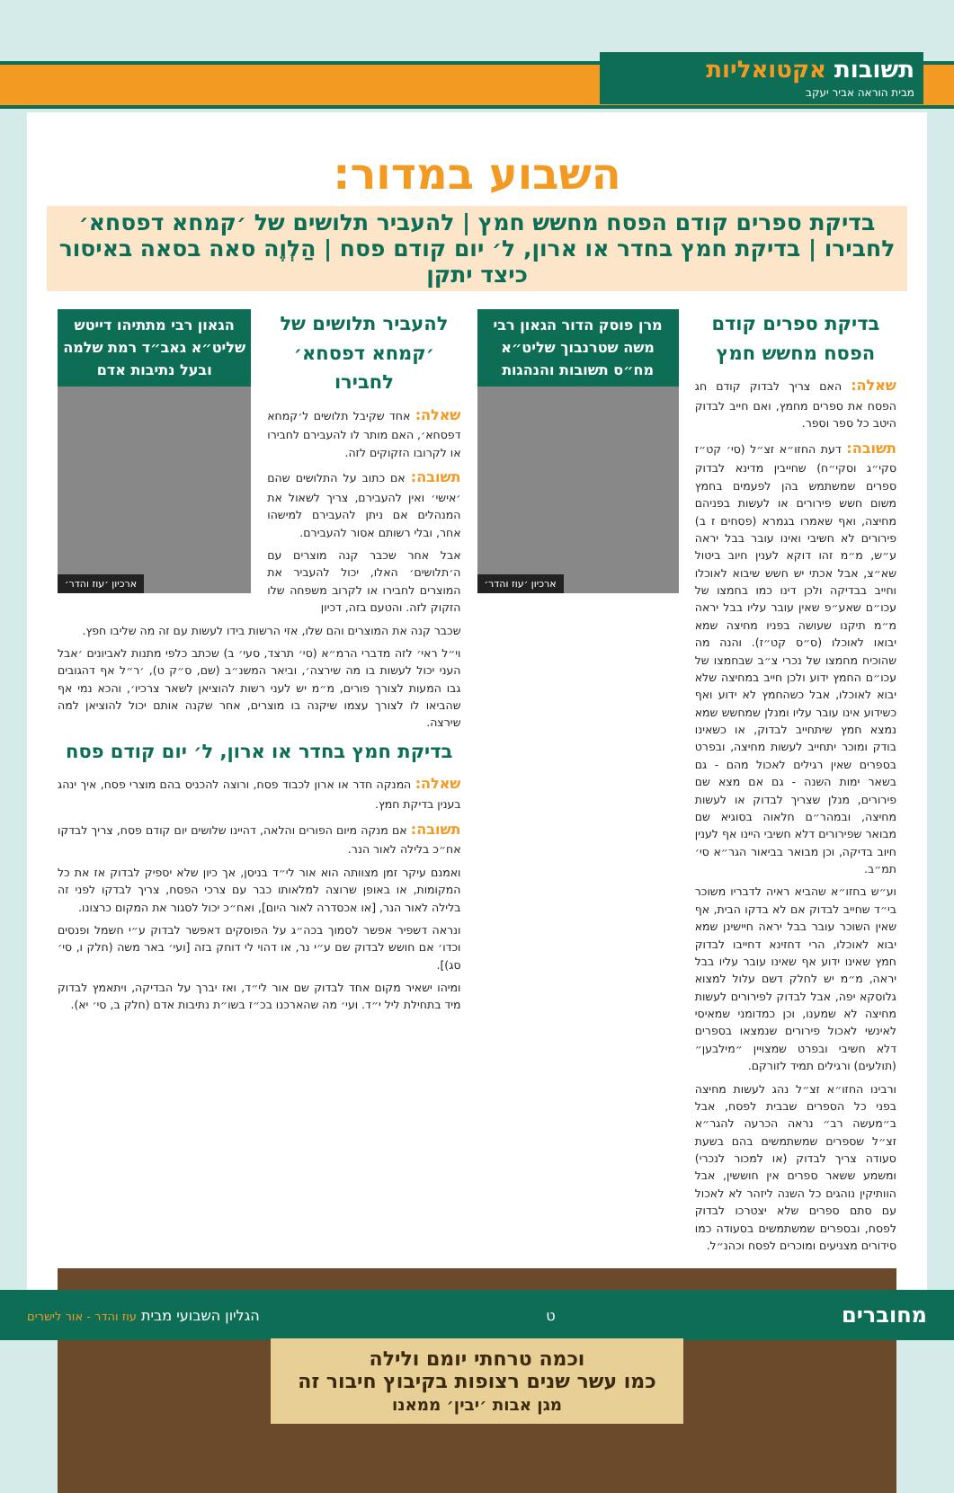תשובות אקטואליות
מבית הוראה אביר יעקב
השבוע במדור:
בדיקת ספרים קודם הפסח מחשש חמץ | להעביר תלושים של ׳קמחא דפסחא׳ לחבירו | בדיקת חמץ בחדר או ארון, ל׳ יום קודם פסח | הַלְוֶה סאה בסאה באיסור כיצד יתקן
בדיקת ספרים קודם הפסח מחשש חמץ
שאלה: האם צריך לבדוק קודם חג הפסח את ספרים מחמץ, ואם חייב לבדוק היטב כל ספר וספר.
תשובה: דעת החזו״א זצ״ל (סי׳ קט״ז סקי״ג וסקי״ח) שחייבין מדינא לבדוק ספרים שמשתמש בהן לפעמים בחמץ משום חשש פירורים או לעשות בפניהם מחיצה, ואף שאמרו בגמרא (פסחים ז ב) פירורים לא חשיבי ואינו עובר בבל יראה ע״ש, מ״מ זהו דוקא לענין חיוב ביטול שא״צ, אבל אכתי יש חשש שיבוא לאוכלו וחייב בבדיקה ולכן דינו כמו בחמצו של עכו״ם שאע״פ שאין עובר עליו בבל יראה מ״מ תיקנו שעושה בפניו מחיצה שמא יבואו לאוכלו (ס״ס קט״ז). והנה מה שהוכיח מחמצו של נכרי צ״ב שבחמצו של עכו״ם החמץ ידוע ולכן חייב במחיצה שלא יבוא לאוכלו, אבל כשהחמץ לא ידוע ואף כשידוע אינו עובר עליו ומנלן שמחשש שמא נמצא חמץ שיתחייב לבדוק, או כשאינו בודק ומוכר יתחייב לעשות מחיצה, ובפרט בספרים שאין רגילים לאכול מהם - גם בשאר ימות השנה - גם אם מצא שם פירורים, מנלן שצריך לבדוק או לעשות מחיצה, ובמהר״ם חלאוה בסוגיא שם מבואר שפירורים דלא חשיבי היינו אף לענין חיוב בדיקה, וכן מבואר בביאור הגר״א סי׳ תמ״ב.
וע״ש בחזו״א שהביא ראיה לדבריו משוכר בי״ד שחייב לבדוק אם לא בדקו הבית, אף שאין השוכר עובר בבל יראה חיישינן שמא יבוא לאוכלו, הרי דחזינא דחייבו לבדוק חמץ שאינו ידוע אף שאינו עובר עליו בבל יראה, מ״מ יש לחלק דשם עלול למצוא גלוסקא יפה, אבל לבדוק לפירורים לעשות מחיצה לא שמענו, וכן כמדומני שמאיסי לאינשי לאכול פירורים שנמצאו בספרים דלא חשיבי ובפרט שמצויין ״מילבען״ (תולעים) ורגילים תמיד לזורקם.
ורבינו החזו״א זצ״ל נהג לעשות מחיצה בפני כל הספרים שבבית לפסח, אבל ב״מעשה רב״ נראה הכרעה להגר״א זצ״ל שספרים שמשתמשים בהם בשעת סעודה צריך לבדוק (או למכור לנכרי) ומשמע ששאר ספרים אין חוששין, אבל הוותיקין נוהגים כל השנה ליזהר לא לאכול עם סתם ספרים שלא יצטרכו לבדוק לפסח, ובספרים שמשתמשים בסעודה כמו סידורים מצניעים ומוכרים לפסח וכהנ״ל.
מרן פוסק הדור הגאון רבי משה שטרנבוך שליט״א מח״ס תשובות והנהגות
ארכיון ׳עוז והדר׳
להעביר תלושים של ׳קמחא דפסחא׳ לחבירו
שאלה: אחד שקיבל תלושים ל׳קמחא דפסחא׳, האם מותר לו להעבירם לחבירו או לקרובו הזקוקים לזה.
תשובה: אם כתוב על התלושים שהם ׳אישי׳ ואין להעבירם, צריך לשאול את המנהלים אם ניתן להעבירם למישהו אחר, ובלי רשותם אסור להעבירם.
אבל אחר שכבר קנה מוצרים עם ה׳תלושים׳ האלו, יכול להעביר את המוצרים לחבירו או לקרוב משפחה שלו הזקוק לזה. והטעם בזה, דכיון
הגאון רבי מתתיהו דייטש שליט״א גאב״ד רמת שלמה ובעל נתיבות אדם
ארכיון ׳עוז והדר׳
שכבר קנה את המוצרים והם שלו, אזי הרשות בידו לעשות עם זה מה שליבו חפץ.
וי״ל ראי׳ לזה מדברי הרמ״א (סי׳ תרצד, סעי׳ ב) שכתב כלפי מתנות לאביונים ׳אבל העני יכול לעשות בו מה שירצה׳, וביאר המשנ״ב (שם, ס״ק ט), ׳ר״ל אף דהגובים גבו המעות לצורך פורים, מ״מ יש לעני רשות להוציאן לשאר צרכיו׳, והכא נמי אף שהביאו לו לצורך עצמו שיקנה בו מוצרים, אחר שקנה אותם יכול להוציאן למה שירצה.
בדיקת חמץ בחדר או ארון, ל׳ יום קודם פסח
שאלה: המנקה חדר או ארון לכבוד פסח, ורוצה להכניס בהם מוצרי פסח, איך ינהג בענין בדיקת חמץ.
תשובה: אם מנקה מיום הפורים והלאה, דהיינו שלושים יום קודם פסח, צריך לבדקו אח״כ בלילה לאור הנר.
ואמנם עיקר זמן מצוותה הוא אור לי״ד בניסן, אך כיון שלא יספיק לבדוק אז את כל המקומות, או באופן שרוצה למלאותו כבר עם צרכי הפסח, צריך לבדקו לפני זה בלילה לאור הנר, [או אכסדרה לאור היום], ואח״כ יכול לסגור את המקום כרצונו.
ונראה דשפיר אפשר לסמוך בכה״ג על הפוסקים דאפשר לבדוק ע״י חשמל ופנסים וכדו׳ אם חושש לבדוק שם ע״י נר, או דהוי לי דוחק בזה [ועי׳ באר משה (חלק ו, סי׳ סג)].
ומיהו ישאיר מקום אחד לבדוק שם אור לי״ד, ואז יברך על הבדיקה, ויתאמץ לבדוק מיד בתחילת ליל י״ד. ועי׳ מה שהארכנו בכ״ז בשו״ת נתיבות אדם (חלק ב, סי׳ יא).
וכמה טרחתי יומם ולילה
כמו עשר שנים רצופות בקיבוץ חיבור זה
מגן אבות ׳יבין׳ ממאנו
מחוברים ט הגליון השבועי מבית עוז והדר - אור לישרים